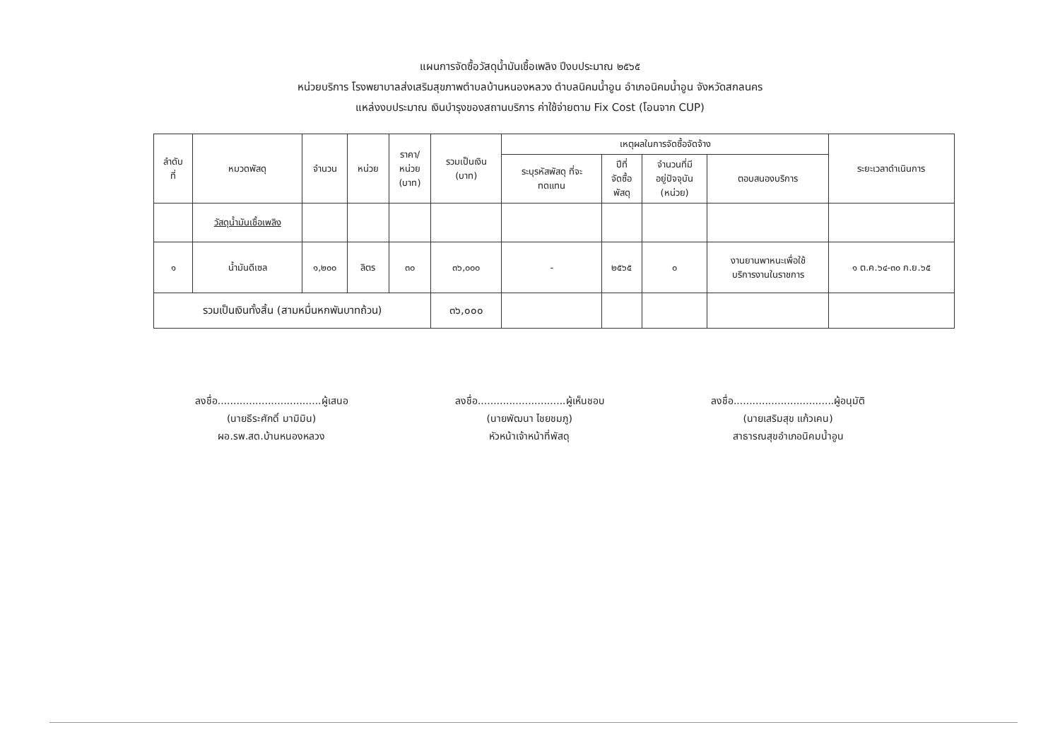แผนการจัดซื้อวัสดุน้ำมันเชื้อเพลิง ปีงบประมาณ ๒๕๖๕
หน่วยบริการ โรงพยาบาลส่งเสริมสุขภาพตำบลบ้านหนองหลวง ตำบลนิคมน้ำอูน อำเภอนิคมน้ำอูน จังหวัดสกลนคร
แหล่งงบประมาณ เงินบำรุงของสถานบริการ ค่าใช้จ่ายตาม Fix Cost (โอนจาก CUP)
| ลำดับ ที่ | หมวดพัสดุ | จำนวน | หน่วย | ราคา/ หน่วย (บาท) | รวมเป็นเงิน (บาท) | เหตุผลในการจัดซื้อจัดจ้าง | | | | ระยะเวลาดำเนินการ |
| --- | --- | --- | --- | --- | --- | --- | --- | --- | --- | --- |
| | | | | | | ระบุรหัสพัสดุ ที่จะ ทดแทน | ปีที่ จัดซื้อ พัสดุ | จำนวนที่มี อยู่ปัจจุบัน (หน่วย) | ตอบสนองบริการ | |
| | วัสดุน้ำมันเชื้อเพลิง | | | | | | | | | |
| ๑ | น้ำมันดีเซล | ๑,๒๐๐ | ลิตร | ๓๐ | ๓๖,๐๐๐ | - | ๒๕๖๕ | ๐ | งานยานพาหนะเพื่อใช้ บริการงานในราชการ | ๑ ต.ค.๖๔-๓๐ ก.ย.๖๕ |
| รวมเป็นเงินทั้งสิ้น (สามหมื่นหกพันบาทถ้วน) | | | | | ๓๖,๐๐๐ | | | | | |
ลงชื่อ.................................ผู้เสนอ
(นายธีระศักดิ์ มามิมิน)
ผอ.รพ.สต.บ้านหนองหลวง
ลงชื่อ............................ผู้เห็นชอบ
(นายพัฒนา ไชยชมภู)
หัวหน้าเจ้าหน้าที่พัสดุ
ลงชื่อ................................ผู้อนุมัติ
(นายเสริมสุข แก้วเคน)
สาธารณสุขอำเภอนิคมน้ำอูน